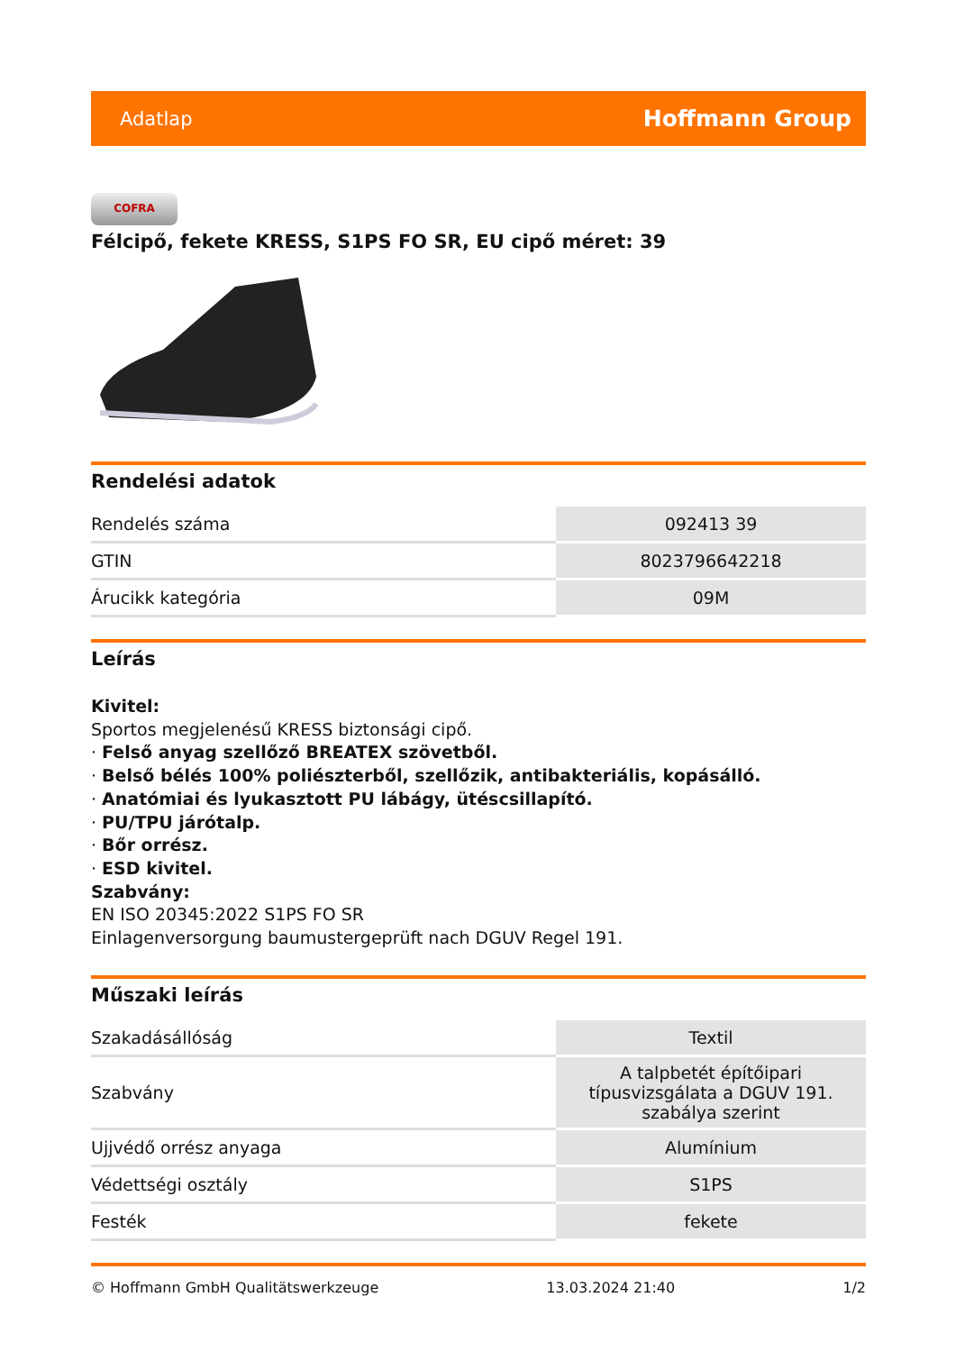Adatlap Hoffmann Group
COFRA
Félcipő, fekete KRESS, S1PS FO SR, EU cipő méret: 39
Rendelési adatok
| Rendelés száma | 092413 39 |
| GTIN | 8023796642218 |
| Árucikk kategória | 09M |
Leírás
Kivitel:
Sportos megjelenésű KRESS biztonsági cipő.
· Felső anyag szellőző BREATEX szövetből.
· Belső bélés 100% poliészterből, szellőzik, antibakteriális, kopásálló.
· Anatómiai és lyukasztott PU lábágy, ütéscsillapító.
· PU/TPU járótalp.
· Bőr orrész.
· ESD kivitel.
Szabvány:
EN ISO 20345:2022 S1PS FO SR
Einlagenversorgung baumustergeprüft nach DGUV Regel 191.
Műszaki leírás
| Szakadásállóság | Textil |
| Szabvány | A talpbetét építőipari típusvizsgálata a DGUV 191. szabálya szerint |
| Ujjvédő orrész anyaga | Alumínium |
| Védettségi osztály | S1PS |
| Festék | fekete |
© Hoffmann GmbH Qualitätswerkzeuge 13.03.2024 21:40 1/2